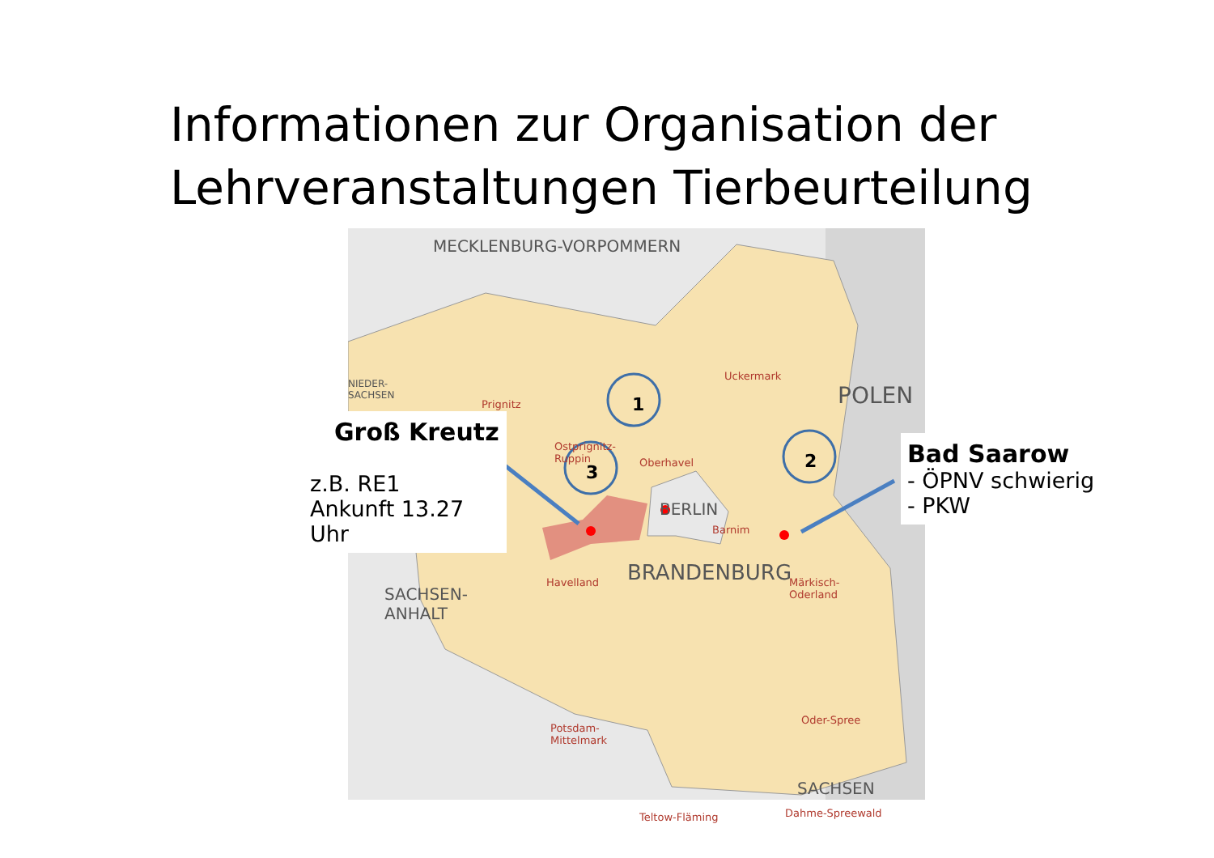Informationen zur Organisation der Lehrveranstaltungen Tierbeurteilung
1
2
3
MECKLENBURG-VORPOMMERN
POLEN
NIEDER-
SACHSEN
BERLIN
BRANDENBURG
SACHSEN-
ANHALT
SACHSEN
Prignitz
Uckermark
Oberhavel
Ostprignitz-
Ruppin
Barnim
Havelland
Märkisch-
Oderland
Oder-Spree
Potsdam-
Mittelmark
Teltow-Fläming Dahme-Spreewald
Groß Kreutz
z.B. RE1
Ankunft 13.27
Uhr
Bad Saarow
- ÖPNV schwierig
- PKW